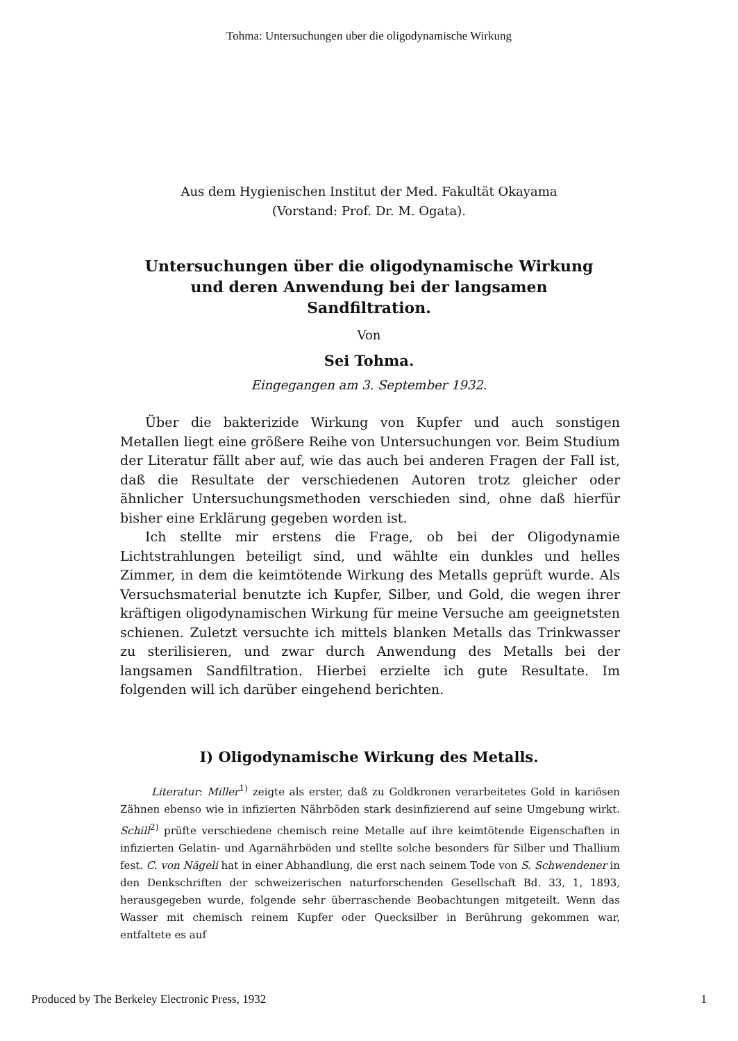Tohma: Untersuchungen uber die oligodynamische Wirkung
Aus dem Hygienischen Institut der Med. Fakultät Okayama
(Vorstand: Prof. Dr. M. Ogata).
Untersuchungen über die oligodynamische Wirkung
und deren Anwendung bei der langsamen
Sandfiltration.
Von
Sei Tohma.
Eingegangen am 3. September 1932.
Über die bakterizide Wirkung von Kupfer und auch sonstigen Metallen liegt eine größere Reihe von Untersuchungen vor. Beim Studium der Literatur fällt aber auf, wie das auch bei anderen Fragen der Fall ist, daß die Resultate der verschiedenen Autoren trotz gleicher oder ähnlicher Untersuchungsmethoden verschieden sind, ohne daß hierfür bisher eine Erklärung gegeben worden ist.
Ich stellte mir erstens die Frage, ob bei der Oligodynamie Lichtstrahlungen beteiligt sind, und wählte ein dunkles und helles Zimmer, in dem die keimtötende Wirkung des Metalls geprüft wurde. Als Versuchsmaterial benutzte ich Kupfer, Silber, und Gold, die wegen ihrer kräftigen oligodynamischen Wirkung für meine Versuche am geeignetsten schienen. Zuletzt versuchte ich mittels blanken Metalls das Trinkwasser zu sterilisieren, und zwar durch Anwendung des Metalls bei der langsamen Sandfiltration. Hierbei erzielte ich gute Resultate. Im folgenden will ich darüber eingehend berichten.
I) Oligodynamische Wirkung des Metalls.
Literatur: Miller<sup>1)</sup> zeigte als erster, daß zu Goldkronen verarbeitetes Gold in kariösen Zähnen ebenso wie in infizierten Nährböden stark desinfizierend auf seine Umgebung wirkt. Schill<sup>2)</sup> prüfte verschiedene chemisch reine Metalle auf ihre keimtötende Eigenschaften in infizierten Gelatin- und Agarnährböden und stellte solche besonders für Silber und Thallium fest. C. von Nägeli hat in einer Abhandlung, die erst nach seinem Tode von S. Schwendener in den Denkschriften der schweizerischen naturforschenden Gesellschaft Bd. 33, 1, 1893, herausgegeben wurde, folgende sehr überraschende Beobachtungen mitgeteilt. Wenn das Wasser mit chemisch reinem Kupfer oder Quecksilber in Berührung gekommen war, entfaltete es auf
Produced by The Berkeley Electronic Press, 1932 1